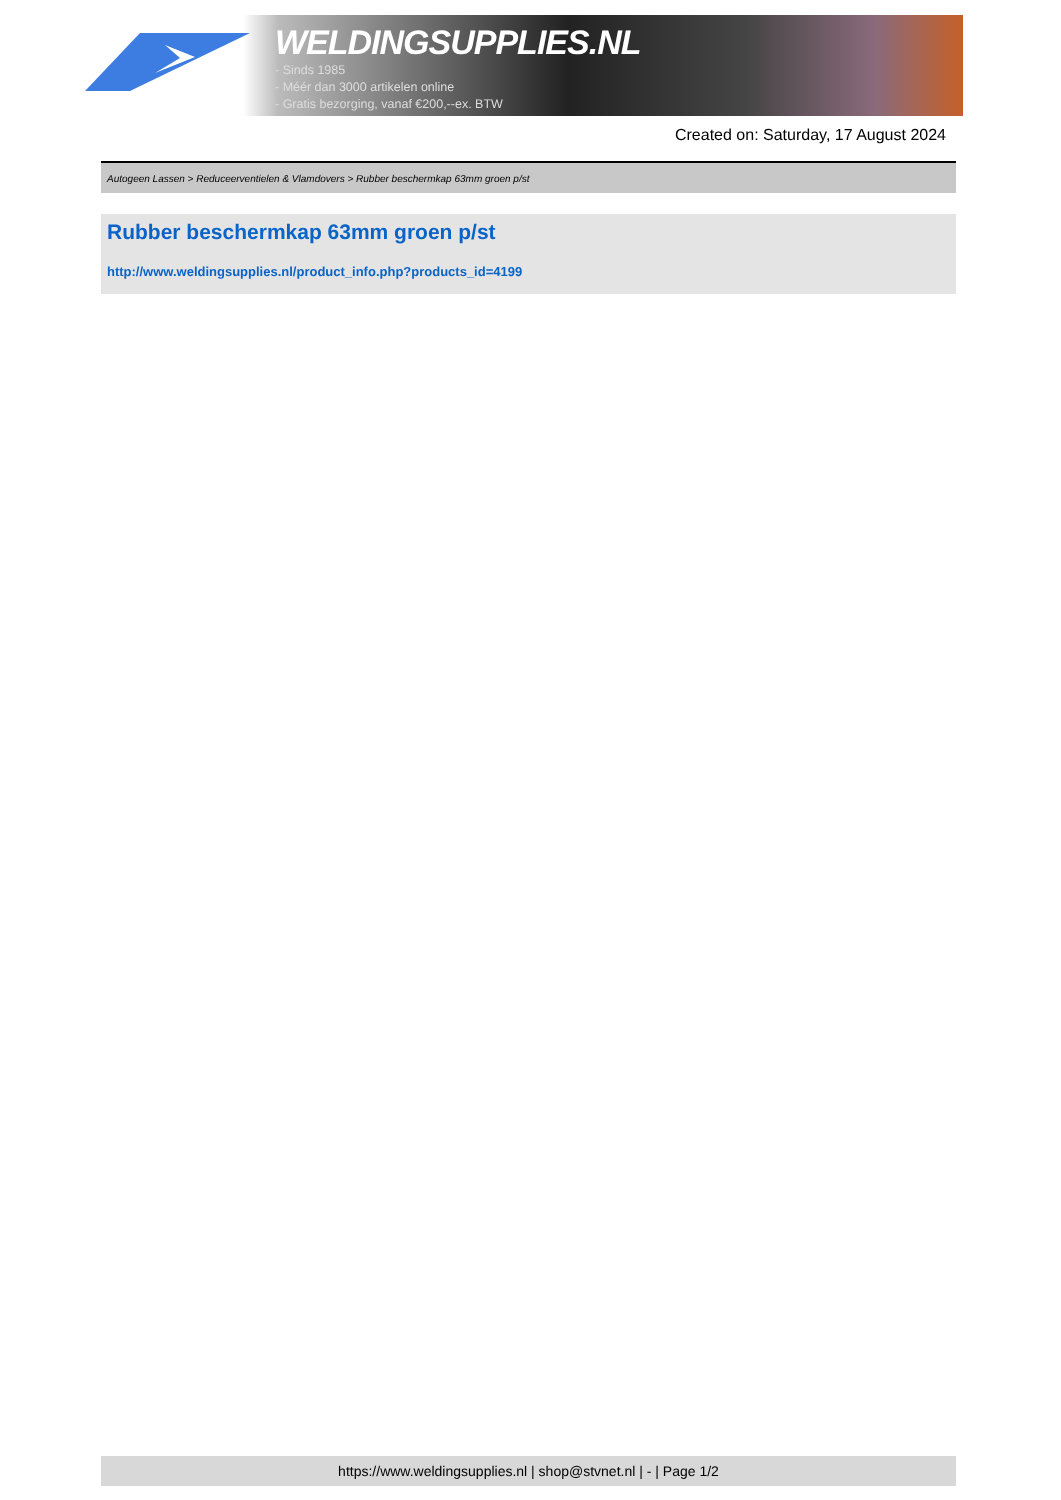WELDINGSUPPLIES.NL
- Sinds 1985
- Méér dan 3000 artikelen online
- Gratis bezorging, vanaf €200,--ex. BTW
Created on: Saturday, 17 August 2024
Autogeen Lassen > Reduceerventielen & Vlamdovers > Rubber beschermkap 63mm groen p/st
Rubber beschermkap 63mm groen p/st
http://www.weldingsupplies.nl/product_info.php?products_id=4199
https://www.weldingsupplies.nl | shop@stvnet.nl | - | Page 1/2